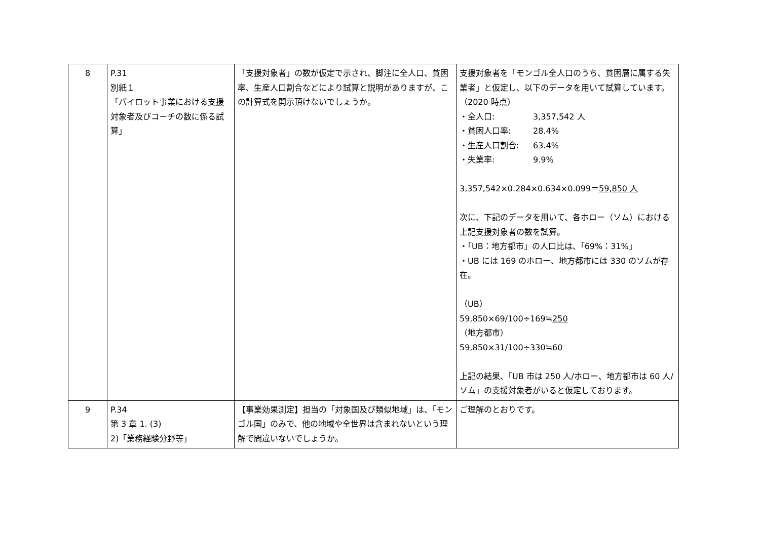| 8 | P.31 別紙１ 「パイロット事業における支援対象者及びコーチの数に係る試算」 | 「支援対象者」の数が仮定で示され、脚注に全人口、貧困率、生産人口割合などにより試算と説明がありますが、この計算式を開示頂けないでしょうか。 | 支援対象者を「モンゴル全人口のうち、貧困層に属する失業者」と仮定し、以下のデータを用いて試算しています。（2020 時点） ・全人口: 3,357,542 人 ・貧困人口率: 28.4% ・生産人口割合: 63.4% ・失業率: 9.9% 3,357,542×0.284×0.634×0.099＝ 59,850 人 次に、下記のデータを用いて、各ホロー（ソム）における上記支援対象者の数を試算。 ・「UB：地方都市」の人口比は、「69%：31%」 ・UB には 169 のホロー、地方都市には 330 のソムが存在。 （UB） 59,850×69/100÷169≒ 250 （地方都市） 59,850×31/100÷330≒ 60 上記の結果、「UB 市は 250 人/ホロー、地方都市は 60 人/ソム」の支援対象者がいると仮定しております。 |
| 9 | P.34 第 3 章 1. (3) 2)「業務経験分野等」 | 【事業効果測定】担当の「対象国及び類似地域」は、「モンゴル国」のみで、他の地域や全世界は含まれないという理解で間違いないでしょうか。 | ご理解のとおりです。 |